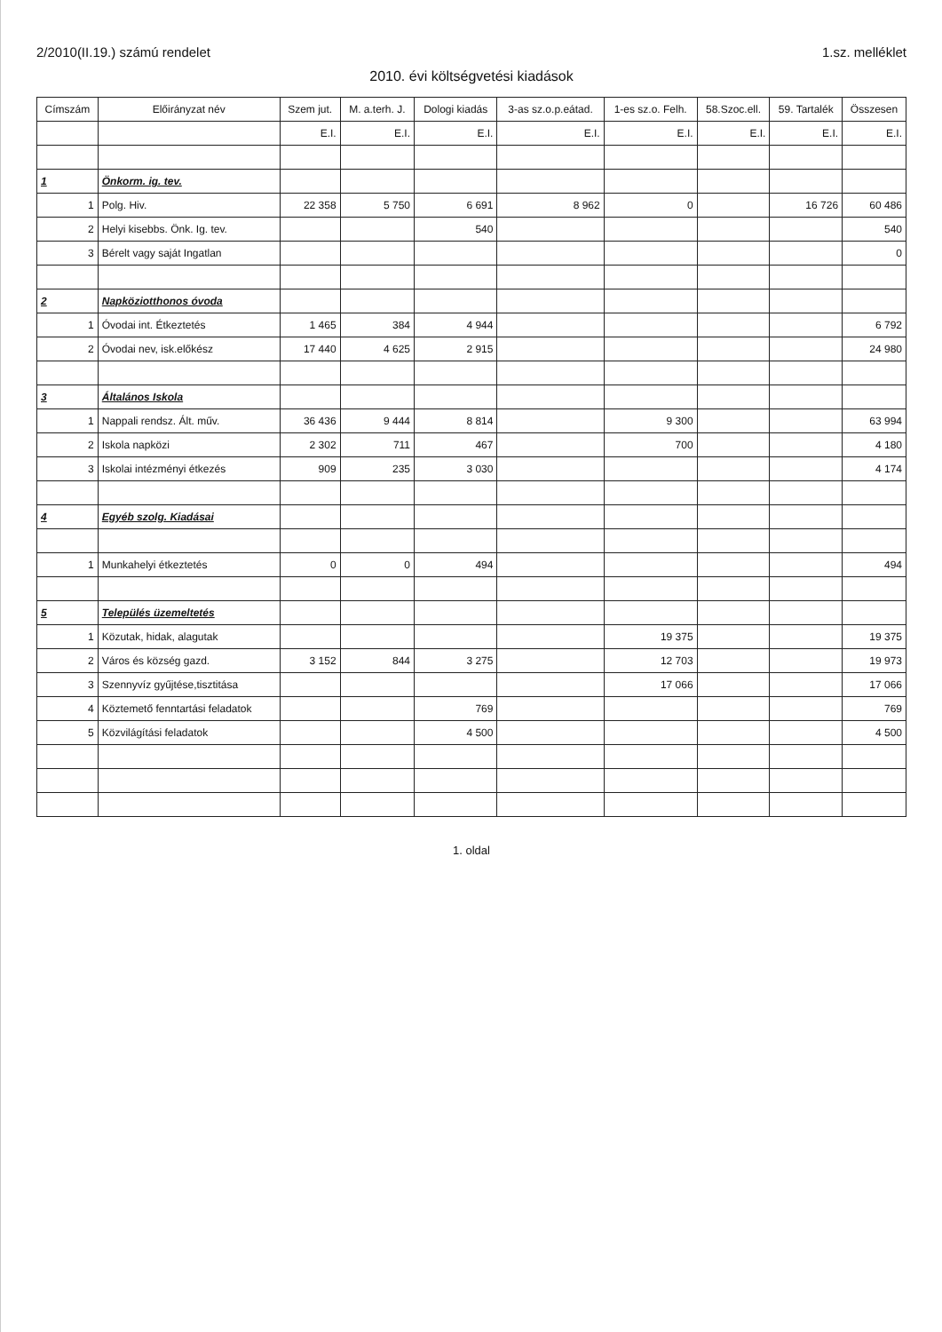2/2010(II.19.) számú rendelet 1.sz. melléklet
2010. évi költségvetési kiadások
| Címszám | Előirányzat név | Szem jut. | M. a.terh. J. | Dologi kiadás | 3-as sz.o.p.eátad. | 1-es sz.o. Felh. | 58.Szoc.ell. | 59. Tartalék | Összesen |
| --- | --- | --- | --- | --- | --- | --- | --- | --- | --- |
| | | E.I. | E.I. | E.I. | E.I. | E.I. | E.I. | E.I. | E.I. |
| 1 | Önkorm. ig. tev. | | | | | | | | |
| 1 | Polg. Hiv. | 22 358 | 5 750 | 6 691 | 8 962 | 0 | | 16 726 | 60 486 |
| 2 | Helyi kisebbs. Önk. Ig. tev. | | | 540 | | | | | 540 |
| 3 | Bérelt vagy saját Ingatlan | | | | | | | | 0 |
| 2 | Napköziotthonos óvoda | | | | | | | | |
| 1 | Óvodai int. Étkeztetés | 1 465 | 384 | 4 944 | | | | | 6 792 |
| 2 | Óvodai nev, isk.előkész | 17 440 | 4 625 | 2 915 | | | | | 24 980 |
| 3 | Általános Iskola | | | | | | | | |
| 1 | Nappali rendsz. Ált. műv. | 36 436 | 9 444 | 8 814 | | 9 300 | | | 63 994 |
| 2 | Iskola napközi | 2 302 | 711 | 467 | | 700 | | | 4 180 |
| 3 | Iskolai intézményi étkezés | 909 | 235 | 3 030 | | | | | 4 174 |
| 4 | Egyéb szolg. Kiadásai | | | | | | | | |
| 1 | Munkahelyi étkeztetés | 0 | 0 | 494 | | | | | 494 |
| 5 | Település üzemeltetés | | | | | | | | |
| 1 | Közutak, hidak, alagutak | | | | | 19 375 | | | 19 375 |
| 2 | Város és község gazd. | 3 152 | 844 | 3 275 | | 12 703 | | | 19 973 |
| 3 | Szennyvíz gyűjtése,tisztitása | | | | | 17 066 | | | 17 066 |
| 4 | Köztemető fenntartási feladatok | | | 769 | | | | | 769 |
| 5 | Közvilágítási feladatok | | | 4 500 | | | | | 4 500 |
1. oldal